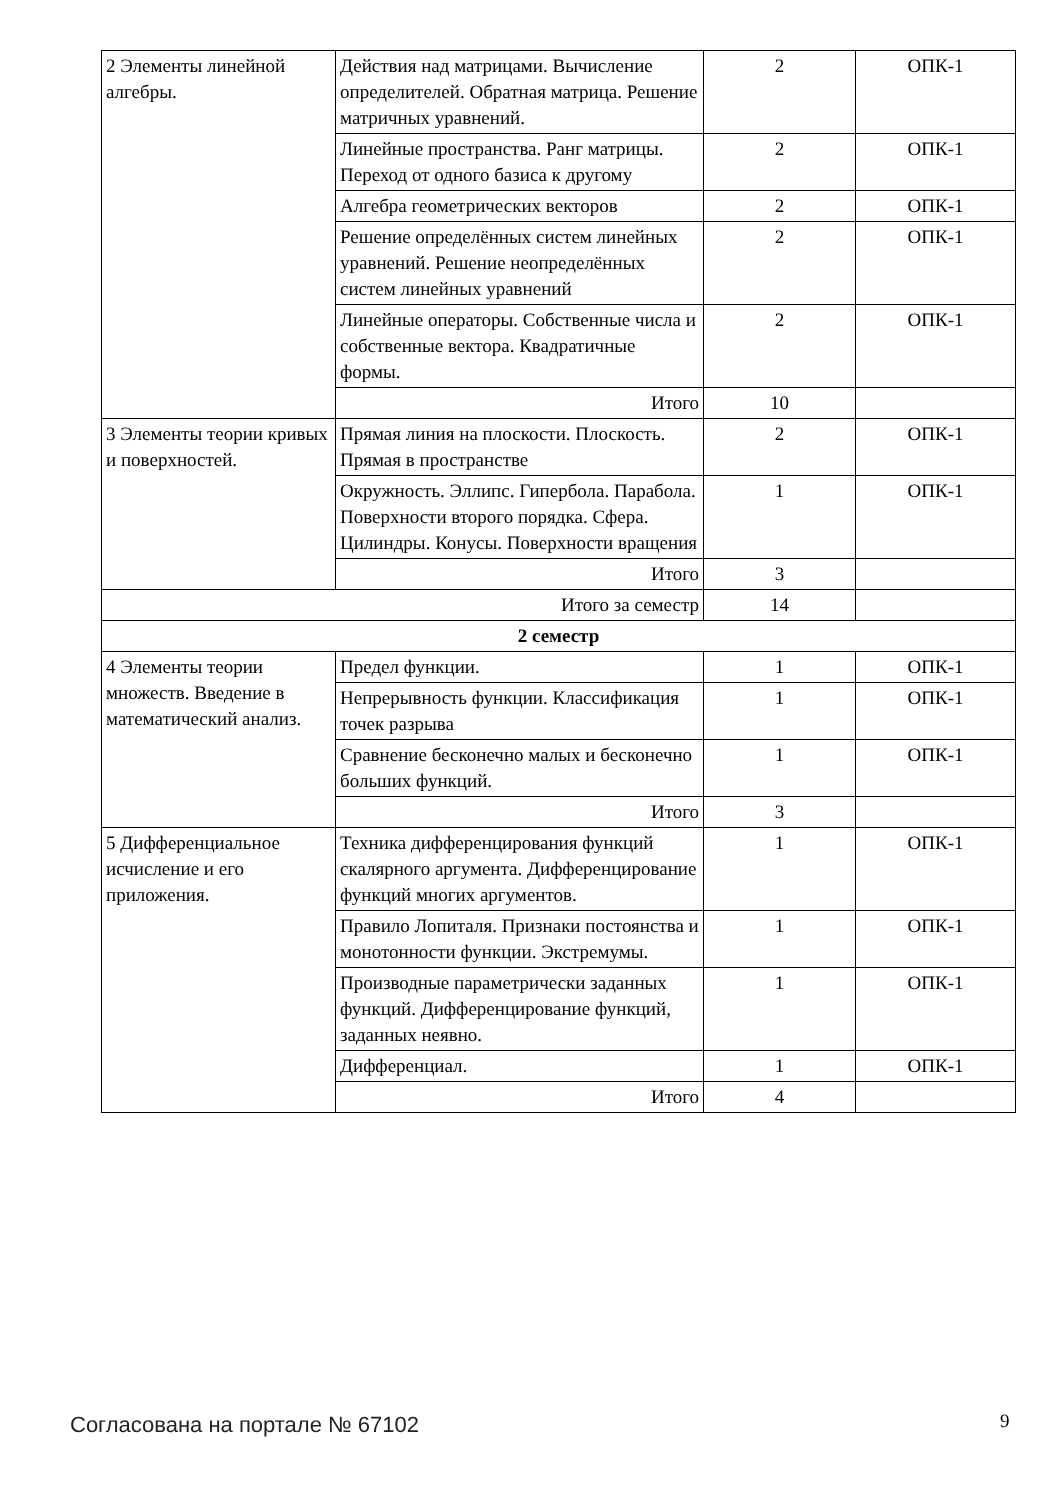| 2 Элементы линейной алгебры. | Действия над матрицами. Вычисление определителей. Обратная матрица. Решение матричных уравнений. | 2 | ОПК-1 |
| | Линейные пространства. Ранг матрицы. Переход от одного базиса к другому | 2 | ОПК-1 |
| | Алгебра геометрических векторов | 2 | ОПК-1 |
| | Решение определённых систем линейных уравнений. Решение неопределённых систем линейных уравнений | 2 | ОПК-1 |
| | Линейные операторы. Собственные числа и собственные вектора. Квадратичные формы. | 2 | ОПК-1 |
| | Итого | 10 | |
| 3 Элементы теории кривых и поверхностей. | Прямая линия на плоскости. Плоскость. Прямая в пространстве | 2 | ОПК-1 |
| | Окружность. Эллипс. Гипербола. Парабола. Поверхности второго порядка. Сфера. Цилиндры. Конусы. Поверхности вращения | 1 | ОПК-1 |
| | Итого | 3 | |
| Итого за семестр | | 14 | |
| 2 семестр | | | |
| 4 Элементы теории множеств. Введение в математический анализ. | Предел функции. | 1 | ОПК-1 |
| | Непрерывность функции. Классификация точек разрыва | 1 | ОПК-1 |
| | Сравнение бесконечно малых и бесконечно больших функций. | 1 | ОПК-1 |
| | Итого | 3 | |
| 5 Дифференциальное исчисление и его приложения. | Техника дифференцирования функций скалярного аргумента. Дифференцирование функций многих аргументов. | 1 | ОПК-1 |
| | Правило Лопиталя. Признаки постоянства и монотонности функции. Экстремумы. | 1 | ОПК-1 |
| | Производные параметрически заданных функций. Дифференцирование функций, заданных неявно. | 1 | ОПК-1 |
| | Дифференциал. | 1 | ОПК-1 |
| | Итого | 4 | |
Согласована на портале № 67102 9